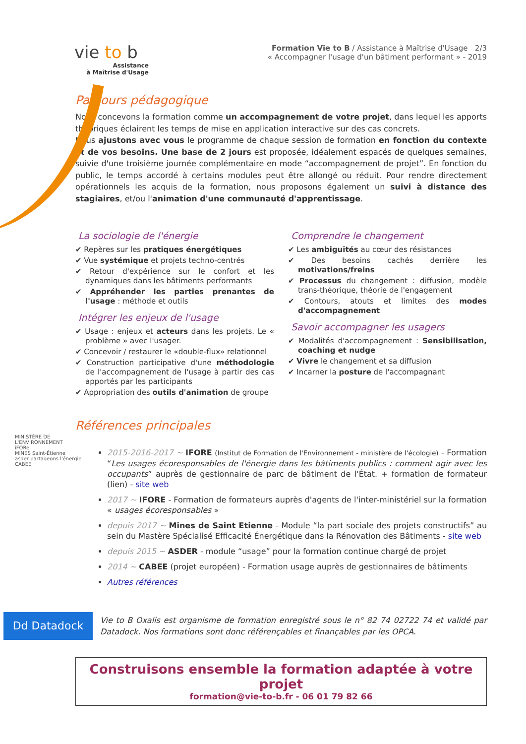vie to b
Assistance
à Maîtrise d'Usage
MINISTÈRE DE L'ENVIRONNEMENT
iFORe
MINES Saint-Étienne
asder partageons l'énergie
CABEE
Formation Vie to B / Assistance à Maîtrise d'Usage 2/3
« Accompagner l'usage d'un bâtiment performant » - 2019
Parcours pédagogique
Nous concevons la formation comme un accompagnement de votre projet, dans lequel les apports théoriques éclairent les temps de mise en application interactive sur des cas concrets.
Nous ajustons avec vous le programme de chaque session de formation en fonction du contexte et de vos besoins. Une base de 2 jours est proposée, idéalement espacés de quelques semaines, suivie d'une troisième journée complémentaire en mode “accompagnement de projet”. En fonction du public, le temps accordé à certains modules peut être allongé ou réduit. Pour rendre directement opérationnels les acquis de la formation, nous proposons également un suivi à distance des stagiaires, et/ou l'animation d'une communauté d'apprentissage.
La sociologie de l'énergie
✔ Repères sur les pratiques énergétiques
✔ Vue systémique et projets techno-centrés
✔ Retour d'expérience sur le confort et les dynamiques dans les bâtiments performants
✔ Appréhender les parties prenantes de l'usage : méthode et outils
Intégrer les enjeux de l'usage
✔ Usage : enjeux et acteurs dans les projets. Le « problème » avec l'usager.
✔ Concevoir / restaurer le «double-flux» relationnel
✔ Construction participative d'une méthodologie de l'accompagnement de l'usage à partir des cas apportés par les participants
✔ Appropriation des outils d'animation de groupe
Comprendre le changement
✔ Les ambiguïtés au cœur des résistances
✔ Des besoins cachés derrière les motivations/freins
✔ Processus du changement : diffusion, modèle trans-théorique, théorie de l'engagement
✔ Contours, atouts et limites des modes d'accompagnement
Savoir accompagner les usagers
✔ Modalités d'accompagnement : Sensibilisation, coaching et nudge
✔ Vivre le changement et sa diffusion
✔ Incarner la posture de l'accompagnant
Références principales
2015-2016-2017 ~ IFORE (Institut de Formation de l'Environnement - ministère de l'écologie) - Formation “Les usages écoresponsables de l'énergie dans les bâtiments publics : comment agir avec les occupants” auprès de gestionnaire de parc de bâtiment de l'État. + formation de formateur (lien) - site web
2017 ~ IFORE - Formation de formateurs auprès d'agents de l'inter-ministériel sur la formation « usages écoresponsables »
depuis 2017 ~ Mines de Saint Etienne - Module “la part sociale des projets constructifs” au sein du Mastère Spécialisé Efficacité Énergétique dans la Rénovation des Bâtiments - site web
depuis 2015 ~ ASDER - module “usage” pour la formation continue chargé de projet
2014 ~ CABEE (projet européen) - Formation usage auprès de gestionnaires de bâtiments
Autres références
Dd Datadock
Vie to B Oxalis est organisme de formation enregistré sous le n° 82 74 02722 74 et validé par Datadock. Nos formations sont donc référençables et finançables par les OPCA.
Construisons ensemble la formation adaptée à votre projet
formation@vie-to-b.fr - 06 01 79 82 66